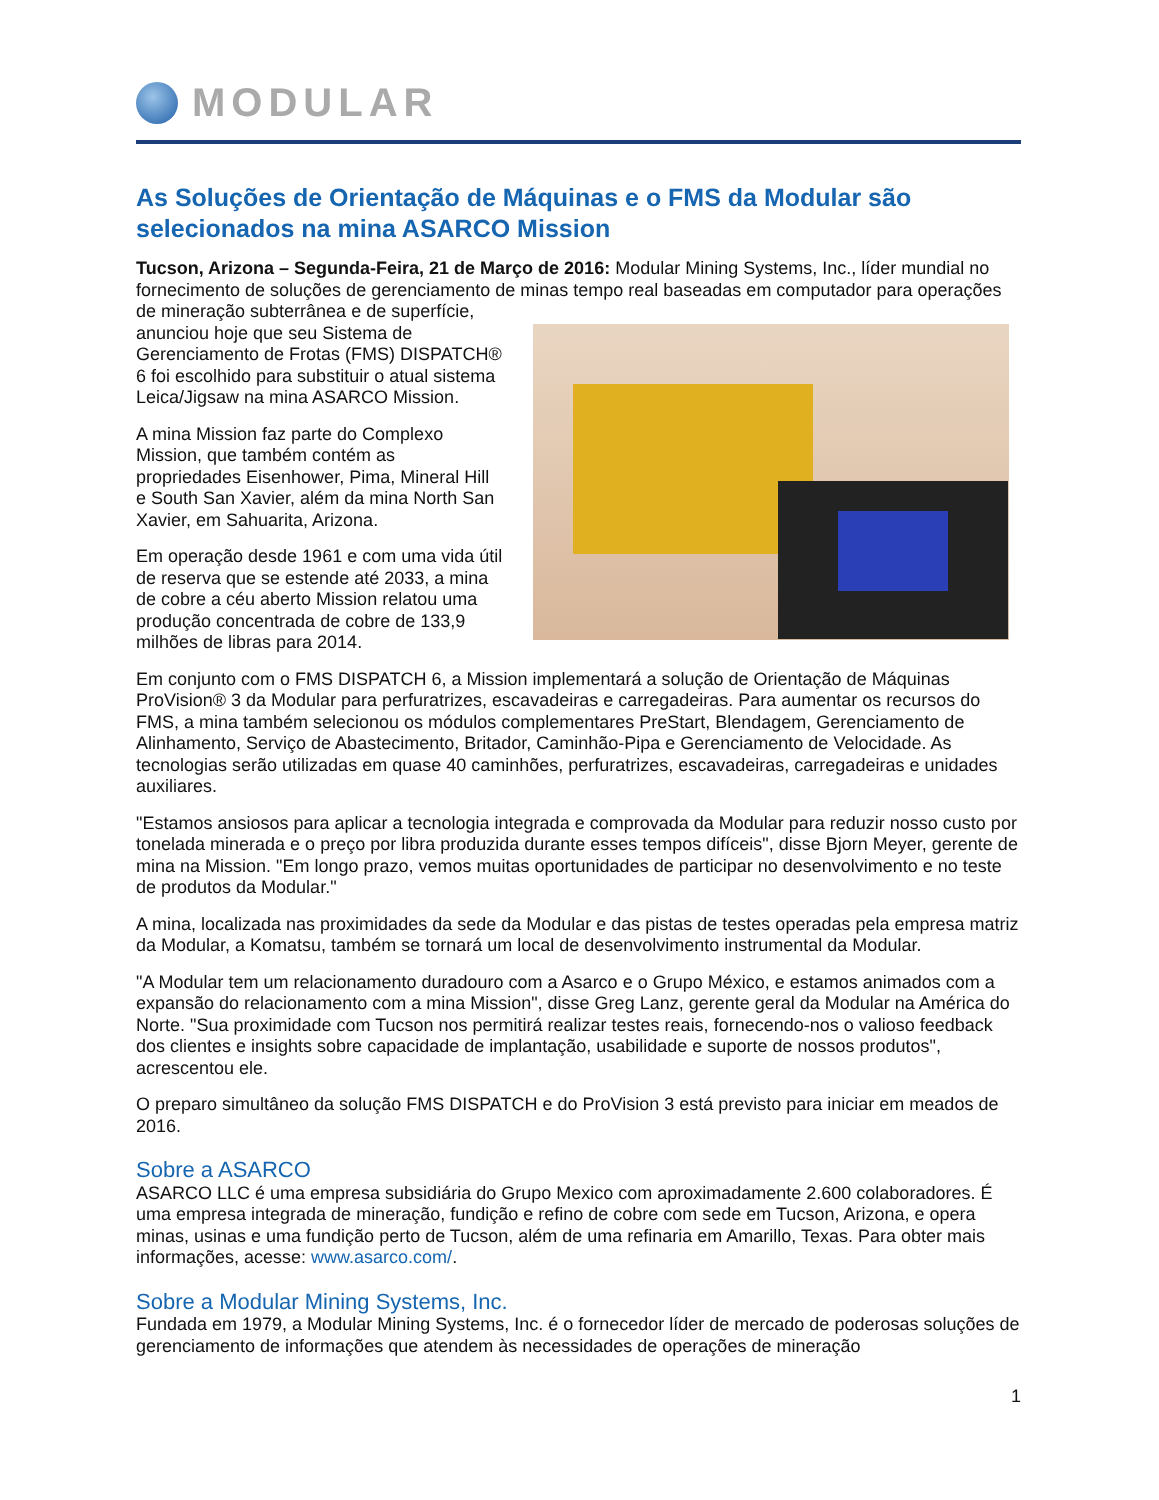MODULAR
As Soluções de Orientação de Máquinas e o FMS da Modular são selecionados na mina ASARCO Mission
Tucson, Arizona – Segunda-Feira, 21 de Março de 2016: Modular Mining Systems, Inc., líder mundial no fornecimento de soluções de gerenciamento de minas tempo real baseadas em computador para operações de mineração subterrânea e de superfície, anunciou hoje que seu Sistema de Gerenciamento de Frotas (FMS) DISPATCH® 6 foi escolhido para substituir o atual sistema Leica/Jigsaw na mina ASARCO Mission.
A mina Mission faz parte do Complexo Mission, que também contém as propriedades Eisenhower, Pima, Mineral Hill e South San Xavier, além da mina North San Xavier, em Sahuarita, Arizona.
Em operação desde 1961 e com uma vida útil de reserva que se estende até 2033, a mina de cobre a céu aberto Mission relatou uma produção concentrada de cobre de 133,9 milhões de libras para 2014.
Em conjunto com o FMS DISPATCH 6, a Mission implementará a solução de Orientação de Máquinas ProVision® 3 da Modular para perfuratrizes, escavadeiras e carregadeiras. Para aumentar os recursos do FMS, a mina também selecionou os módulos complementares PreStart, Blendagem, Gerenciamento de Alinhamento, Serviço de Abastecimento, Britador, Caminhão-Pipa e Gerenciamento de Velocidade. As tecnologias serão utilizadas em quase 40 caminhões, perfuratrizes, escavadeiras, carregadeiras e unidades auxiliares.
"Estamos ansiosos para aplicar a tecnologia integrada e comprovada da Modular para reduzir nosso custo por tonelada minerada e o preço por libra produzida durante esses tempos difíceis", disse Bjorn Meyer, gerente de mina na Mission. "Em longo prazo, vemos muitas oportunidades de participar no desenvolvimento e no teste de produtos da Modular."
A mina, localizada nas proximidades da sede da Modular e das pistas de testes operadas pela empresa matriz da Modular, a Komatsu, também se tornará um local de desenvolvimento instrumental da Modular.
"A Modular tem um relacionamento duradouro com a Asarco e o Grupo México, e estamos animados com a expansão do relacionamento com a mina Mission", disse Greg Lanz, gerente geral da Modular na América do Norte. "Sua proximidade com Tucson nos permitirá realizar testes reais, fornecendo-nos o valioso feedback dos clientes e insights sobre capacidade de implantação, usabilidade e suporte de nossos produtos", acrescentou ele.
O preparo simultâneo da solução FMS DISPATCH e do ProVision 3 está previsto para iniciar em meados de 2016.
Sobre a ASARCO
ASARCO LLC é uma empresa subsidiária do Grupo Mexico com aproximadamente 2.600 colaboradores. É uma empresa integrada de mineração, fundição e refino de cobre com sede em Tucson, Arizona, e opera minas, usinas e uma fundição perto de Tucson, além de uma refinaria em Amarillo, Texas. Para obter mais informações, acesse: www.asarco.com/.
Sobre a Modular Mining Systems, Inc.
Fundada em 1979, a Modular Mining Systems, Inc. é o fornecedor líder de mercado de poderosas soluções de gerenciamento de informações que atendem às necessidades de operações de mineração
1